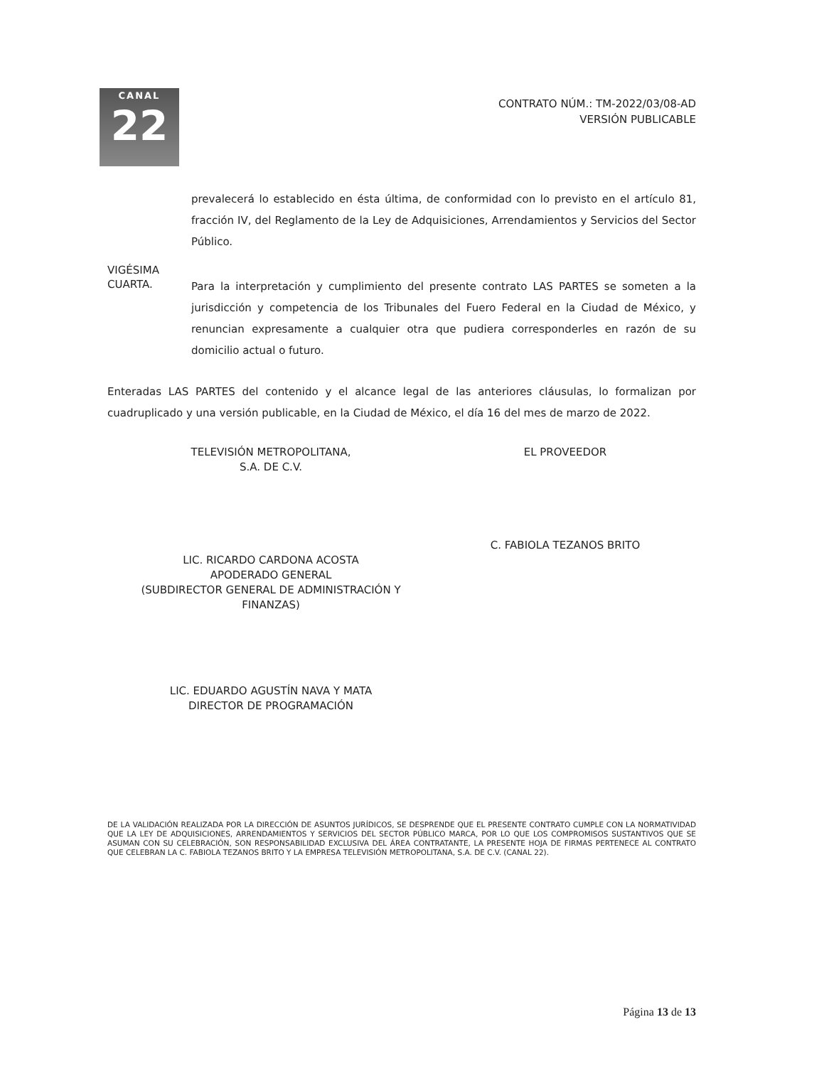CANAL
22
CONTRATO NÚM.: TM-2022/03/08-AD
VERSIÓN PUBLICABLE
prevalecerá lo establecido en ésta última, de conformidad con lo previsto en el artículo 81, fracción IV, del Reglamento de la Ley de Adquisiciones, Arrendamientos y Servicios del Sector Público.
VIGÉSIMA
CUARTA.
Para la interpretación y cumplimiento del presente contrato LAS PARTES se someten a la jurisdicción y competencia de los Tribunales del Fuero Federal en la Ciudad de México, y renuncian expresamente a cualquier otra que pudiera corresponderles en razón de su domicilio actual o futuro.
Enteradas LAS PARTES del contenido y el alcance legal de las anteriores cláusulas, lo formalizan por cuadruplicado y una versión publicable, en la Ciudad de México, el día 16 del mes de marzo de 2022.
TELEVISIÓN METROPOLITANA,
S.A. DE C.V.
LIC. RICARDO CARDONA ACOSTA
APODERADO GENERAL
(SUBDIRECTOR GENERAL DE ADMINISTRACIÓN Y
FINANZAS)
LIC. EDUARDO AGUSTÍN NAVA Y MATA
DIRECTOR DE PROGRAMACIÓN
EL PROVEEDOR
C. FABIOLA TEZANOS BRITO
DE LA VALIDACIÓN REALIZADA POR LA DIRECCIÓN DE ASUNTOS JURÍDICOS, SE DESPRENDE QUE EL PRESENTE CONTRATO CUMPLE CON LA NORMATIVIDAD QUE LA LEY DE ADQUISICIONES, ARRENDAMIENTOS Y SERVICIOS DEL SECTOR PÚBLICO MARCA, POR LO QUE LOS COMPROMISOS SUSTANTIVOS QUE SE ASUMAN CON SU CELEBRACIÓN, SON RESPONSABILIDAD EXCLUSIVA DEL ÁREA CONTRATANTE, LA PRESENTE HOJA DE FIRMAS PERTENECE AL CONTRATO QUE CELEBRAN LA C. FABIOLA TEZANOS BRITO Y LA EMPRESA TELEVISIÓN METROPOLITANA, S.A. DE C.V. (CANAL 22).
Página 13 de 13